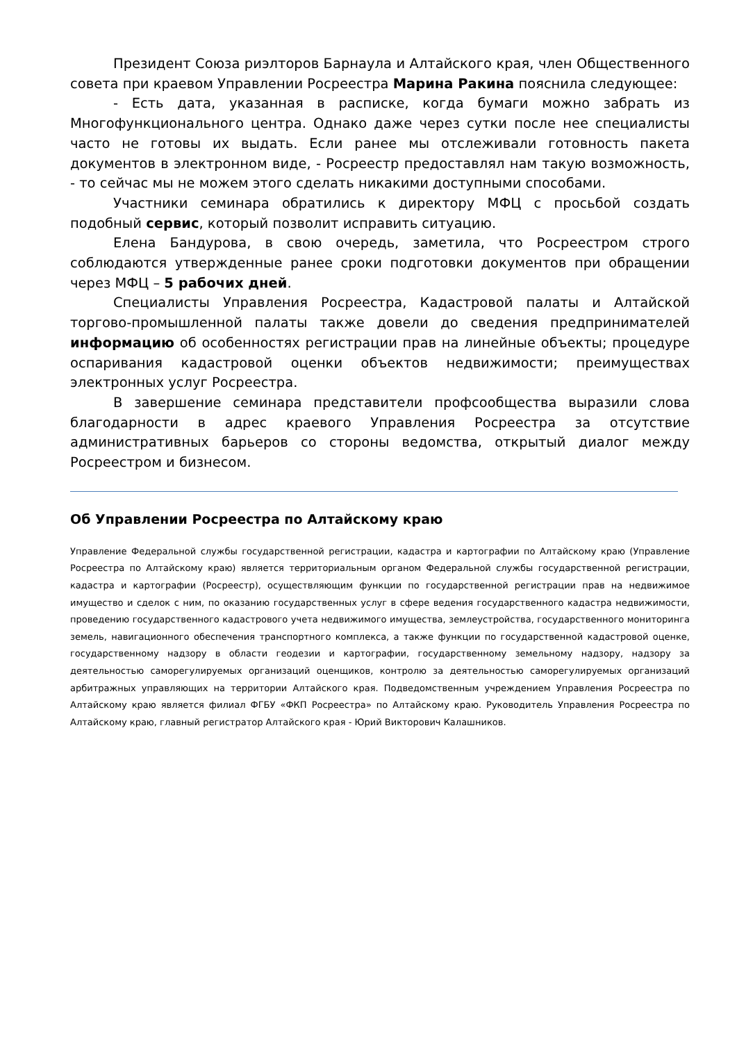Президент Союза риэлторов Барнаула и Алтайского края, член Общественного совета при краевом Управлении Росреестра Марина Ракина пояснила следующее:
- Есть дата, указанная в расписке, когда бумаги можно забрать из Многофункционального центра. Однако даже через сутки после нее специалисты часто не готовы их выдать. Если ранее мы отслеживали готовность пакета документов в электронном виде, - Росреестр предоставлял нам такую возможность, - то сейчас мы не можем этого сделать никакими доступными способами.
Участники семинара обратились к директору МФЦ с просьбой создать подобный сервис, который позволит исправить ситуацию.
Елена Бандурова, в свою очередь, заметила, что Росреестром строго соблюдаются утвержденные ранее сроки подготовки документов при обращении через МФЦ – 5 рабочих дней.
Специалисты Управления Росреестра, Кадастровой палаты и Алтайской торгово-промышленной палаты также довели до сведения предпринимателей информацию об особенностях регистрации прав на линейные объекты; процедуре оспаривания кадастровой оценки объектов недвижимости; преимуществах электронных услуг Росреестра.
В завершение семинара представители профсообщества выразили слова благодарности в адрес краевого Управления Росреестра за отсутствие административных барьеров со стороны ведомства, открытый диалог между Росреестром и бизнесом.
Об Управлении Росреестра по Алтайскому краю
Управление Федеральной службы государственной регистрации, кадастра и картографии по Алтайскому краю (Управление Росреестра по Алтайскому краю) является территориальным органом Федеральной службы государственной регистрации, кадастра и картографии (Росреестр), осуществляющим функции по государственной регистрации прав на недвижимое имущество и сделок с ним, по оказанию государственных услуг в сфере ведения государственного кадастра недвижимости, проведению государственного кадастрового учета недвижимого имущества, землеустройства, государственного мониторинга земель, навигационного обеспечения транспортного комплекса, а также функции по государственной кадастровой оценке, государственному надзору в области геодезии и картографии, государственному земельному надзору, надзору за деятельностью саморегулируемых организаций оценщиков, контролю за деятельностью саморегулируемых организаций арбитражных управляющих на территории Алтайского края. Подведомственным учреждением Управления Росреестра по Алтайскому краю является филиал ФГБУ «ФКП Росреестра» по Алтайскому краю. Руководитель Управления Росреестра по Алтайскому краю, главный регистратор Алтайского края - Юрий Викторович Калашников.